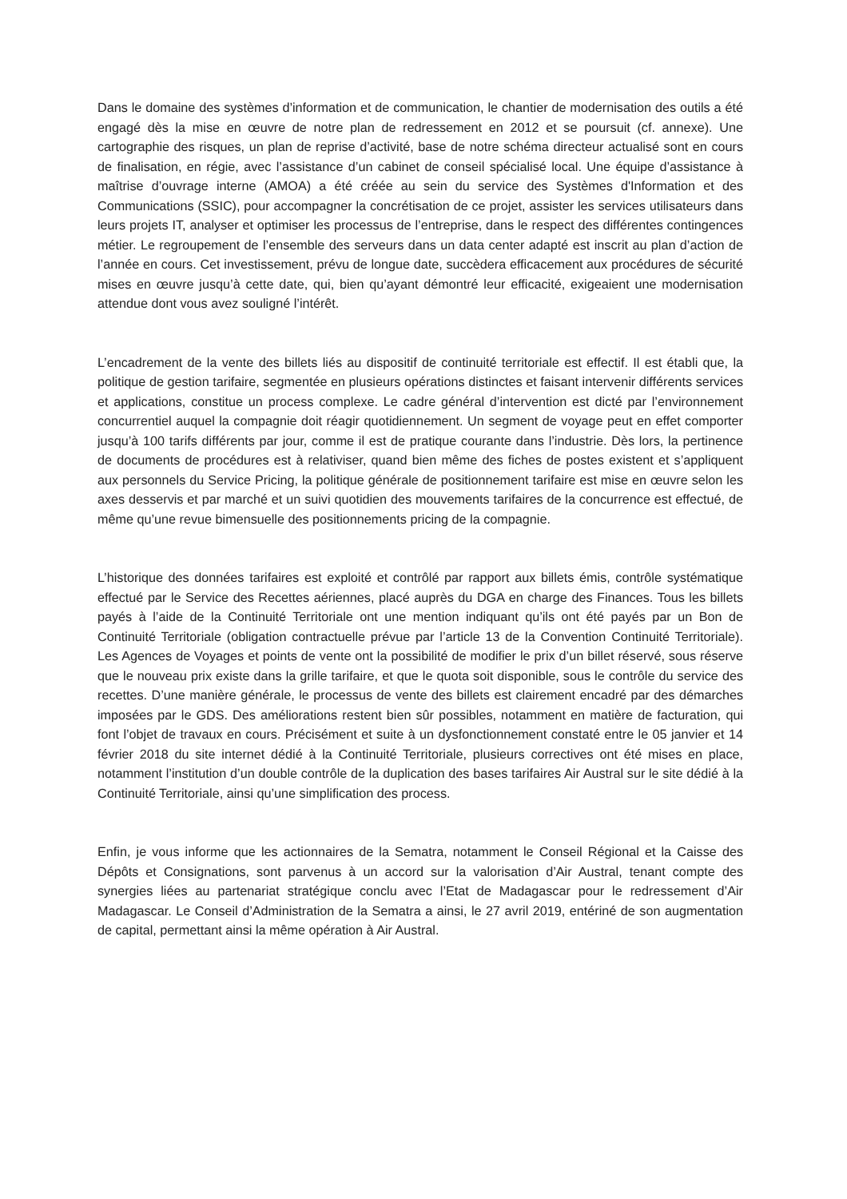Dans le domaine des systèmes d’information et de communication, le chantier de modernisation des outils a été engagé dès la mise en œuvre de notre plan de redressement en 2012 et se poursuit (cf. annexe). Une cartographie des risques, un plan de reprise d’activité, base de notre schéma directeur actualisé sont en cours de finalisation, en régie, avec l’assistance d’un cabinet de conseil spécialisé local. Une équipe d’assistance à maîtrise d’ouvrage interne (AMOA) a été créée au sein du service des Systèmes d'Information et des Communications (SSIC), pour accompagner la concrétisation de ce projet, assister les services utilisateurs dans leurs projets IT, analyser et optimiser les processus de l’entreprise, dans le respect des différentes contingences métier. Le regroupement de l’ensemble des serveurs dans un data center adapté est inscrit au plan d’action de l’année en cours. Cet investissement, prévu de longue date, succèdera efficacement aux procédures de sécurité mises en œuvre jusqu’à cette date, qui, bien qu’ayant démontré leur efficacité, exigeaient une modernisation attendue dont vous avez souligné l’intérêt.
L’encadrement de la vente des billets liés au dispositif de continuité territoriale est effectif. Il est établi que, la politique de gestion tarifaire, segmentée en plusieurs opérations distinctes et faisant intervenir différents services et applications, constitue un process complexe. Le cadre général d’intervention est dicté par l’environnement concurrentiel auquel la compagnie doit réagir quotidiennement. Un segment de voyage peut en effet comporter jusqu’à 100 tarifs différents par jour, comme il est de pratique courante dans l’industrie. Dès lors, la pertinence de documents de procédures est à relativiser, quand bien même des fiches de postes existent et s’appliquent aux personnels du Service Pricing, la politique générale de positionnement tarifaire est mise en œuvre selon les axes desservis et par marché et un suivi quotidien des mouvements tarifaires de la concurrence est effectué, de même qu’une revue bimensuelle des positionnements pricing de la compagnie.
L’historique des données tarifaires est exploité et contrôlé par rapport aux billets émis, contrôle systématique effectué par le Service des Recettes aériennes, placé auprès du DGA en charge des Finances. Tous les billets payés à l’aide de la Continuité Territoriale ont une mention indiquant qu’ils ont été payés par un Bon de Continuité Territoriale (obligation contractuelle prévue par l’article 13 de la Convention Continuité Territoriale). Les Agences de Voyages et points de vente ont la possibilité de modifier le prix d’un billet réservé, sous réserve que le nouveau prix existe dans la grille tarifaire, et que le quota soit disponible, sous le contrôle du service des recettes. D’une manière générale, le processus de vente des billets est clairement encadré par des démarches imposées par le GDS. Des améliorations restent bien sûr possibles, notamment en matière de facturation, qui font l’objet de travaux en cours. Précisément et suite à un dysfonctionnement constaté entre le 05 janvier et 14 février 2018 du site internet dédié à la Continuité Territoriale, plusieurs correctives ont été mises en place, notamment l’institution d’un double contrôle de la duplication des bases tarifaires Air Austral sur le site dédié à la Continuité Territoriale, ainsi qu’une simplification des process.
Enfin, je vous informe que les actionnaires de la Sematra, notamment le Conseil Régional et la Caisse des Dépôts et Consignations, sont parvenus à un accord sur la valorisation d’Air Austral, tenant compte des synergies liées au partenariat stratégique conclu avec l’Etat de Madagascar pour le redressement d’Air Madagascar. Le Conseil d’Administration de la Sematra a ainsi, le 27 avril 2019, entériné de son augmentation de capital, permettant ainsi la même opération à Air Austral.